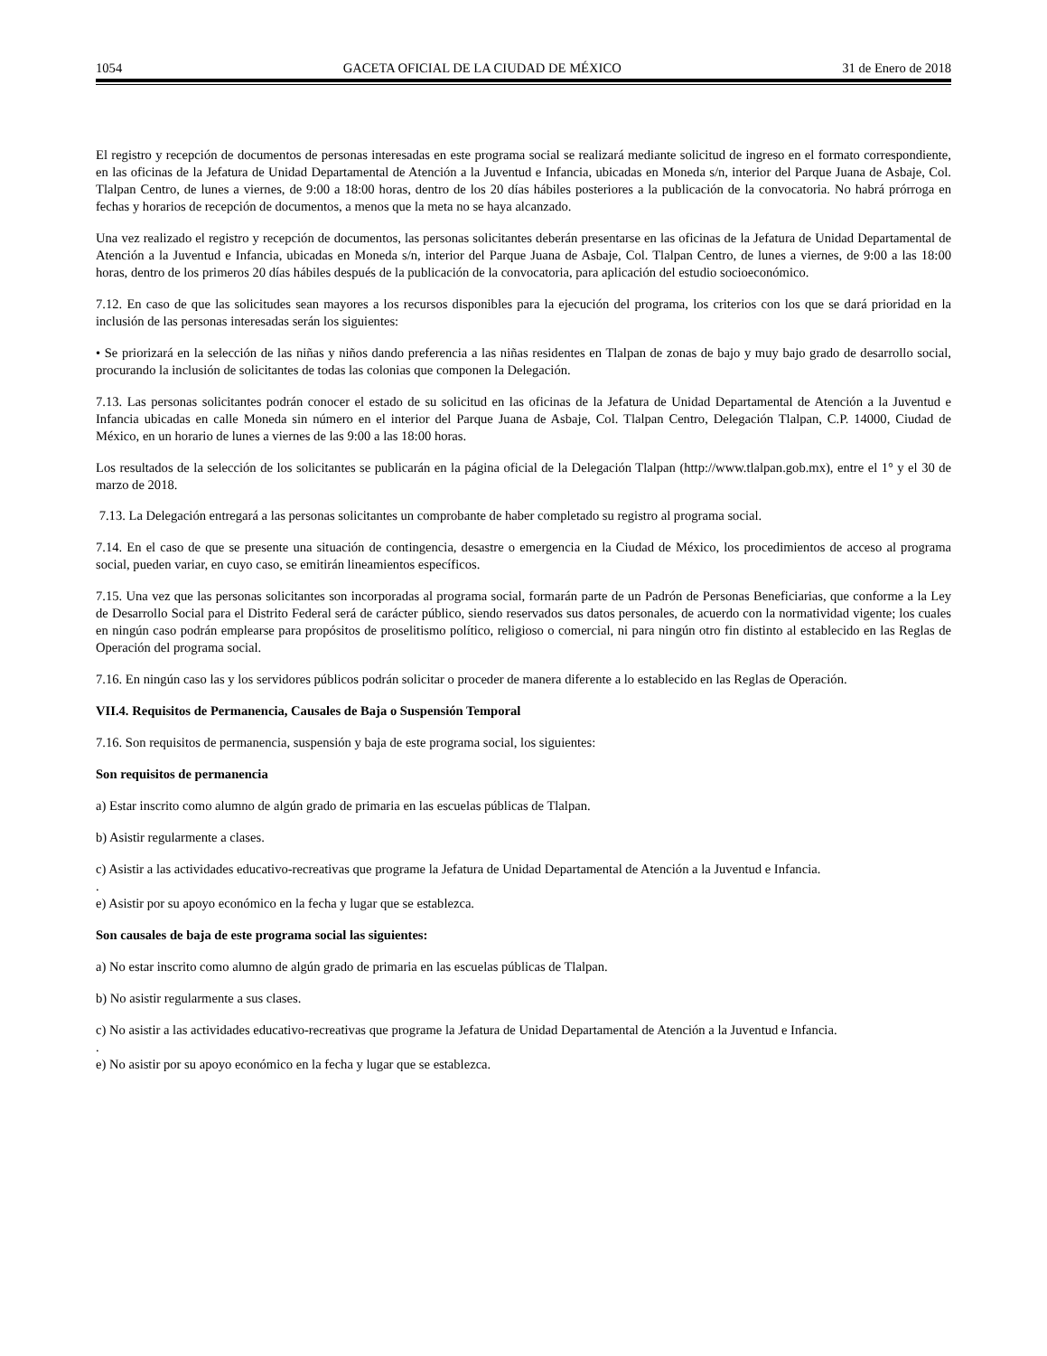1054 GACETA OFICIAL DE LA CIUDAD DE MÉXICO 31 de Enero de 2018
El registro y recepción de documentos de personas interesadas en este programa social se realizará mediante solicitud de ingreso en el formato correspondiente, en las oficinas de la Jefatura de Unidad Departamental de Atención a la Juventud e Infancia, ubicadas en Moneda s/n, interior del Parque Juana de Asbaje, Col. Tlalpan Centro, de lunes a viernes, de 9:00 a 18:00 horas, dentro de los 20 días hábiles posteriores a la publicación de la convocatoria. No habrá prórroga en fechas y horarios de recepción de documentos, a menos que la meta no se haya alcanzado.
Una vez realizado el registro y recepción de documentos, las personas solicitantes deberán presentarse en las oficinas de la Jefatura de Unidad Departamental de Atención a la Juventud e Infancia, ubicadas en Moneda s/n, interior del Parque Juana de Asbaje, Col. Tlalpan Centro, de lunes a viernes, de 9:00 a las 18:00 horas, dentro de los primeros 20 días hábiles después de la publicación de la convocatoria, para aplicación del estudio socioeconómico.
7.12. En caso de que las solicitudes sean mayores a los recursos disponibles para la ejecución del programa, los criterios con los que se dará prioridad en la inclusión de las personas interesadas serán los siguientes:
• Se priorizará en la selección de las niñas y niños dando preferencia a las niñas residentes en Tlalpan de zonas de bajo y muy bajo grado de desarrollo social, procurando la inclusión de solicitantes de todas las colonias que componen la Delegación.
7.13. Las personas solicitantes podrán conocer el estado de su solicitud en las oficinas de la Jefatura de Unidad Departamental de Atención a la Juventud e Infancia ubicadas en calle Moneda sin número en el interior del Parque Juana de Asbaje, Col. Tlalpan Centro, Delegación Tlalpan, C.P. 14000, Ciudad de México, en un horario de lunes a viernes de las 9:00 a las 18:00 horas.
Los resultados de la selección de los solicitantes se publicarán en la página oficial de la Delegación Tlalpan (http://www.tlalpan.gob.mx), entre el 1° y el 30 de marzo de 2018.
7.13. La Delegación entregará a las personas solicitantes un comprobante de haber completado su registro al programa social.
7.14. En el caso de que se presente una situación de contingencia, desastre o emergencia en la Ciudad de México, los procedimientos de acceso al programa social, pueden variar, en cuyo caso, se emitirán lineamientos específicos.
7.15. Una vez que las personas solicitantes son incorporadas al programa social, formarán parte de un Padrón de Personas Beneficiarias, que conforme a la Ley de Desarrollo Social para el Distrito Federal será de carácter público, siendo reservados sus datos personales, de acuerdo con la normatividad vigente; los cuales en ningún caso podrán emplearse para propósitos de proselitismo político, religioso o comercial, ni para ningún otro fin distinto al establecido en las Reglas de Operación del programa social.
7.16. En ningún caso las y los servidores públicos podrán solicitar o proceder de manera diferente a lo establecido en las Reglas de Operación.
VII.4. Requisitos de Permanencia, Causales de Baja o Suspensión Temporal
7.16. Son requisitos de permanencia, suspensión y baja de este programa social, los siguientes:
Son requisitos de permanencia
a) Estar inscrito como alumno de algún grado de primaria en las escuelas públicas de Tlalpan.
b) Asistir regularmente a clases.
c) Asistir a las actividades educativo-recreativas que programe la Jefatura de Unidad Departamental de Atención a la Juventud e Infancia.
.
e) Asistir por su apoyo económico en la fecha y lugar que se establezca.
Son causales de baja de este programa social las siguientes:
a) No estar inscrito como alumno de algún grado de primaria en las escuelas públicas de Tlalpan.
b) No asistir regularmente a sus clases.
c) No asistir a las actividades educativo-recreativas que programe la Jefatura de Unidad Departamental de Atención a la Juventud e Infancia.
.
e) No asistir por su apoyo económico en la fecha y lugar que se establezca.